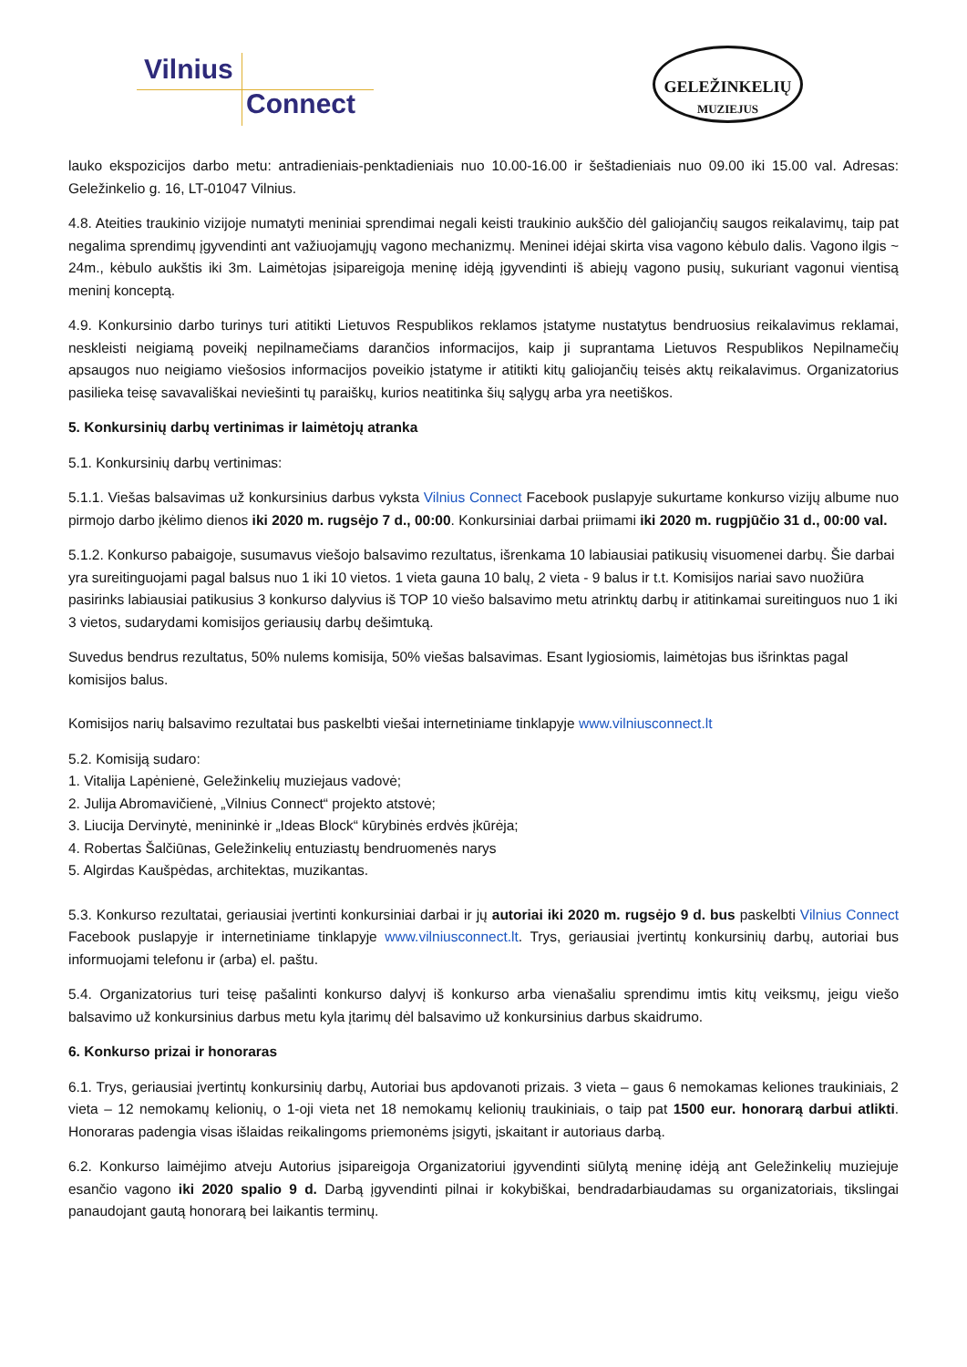Vilnius
Connect
GELEŽINKELIŲ
MUZIEJUS
lauko ekspozicijos darbo metu: antradieniais-penktadieniais nuo 10.00-16.00 ir šeštadieniais nuo 09.00 iki 15.00 val. Adresas: Geležinkelio g. 16, LT-01047 Vilnius.
4.8. Ateities traukinio vizijoje numatyti meniniai sprendimai negali keisti traukinio aukščio dėl galiojančių saugos reikalavimų, taip pat negalima sprendimų įgyvendinti ant važiuojamųjų vagono mechanizmų. Meninei idėjai skirta visa vagono kėbulo dalis. Vagono ilgis ~ 24m., kėbulo aukštis iki 3m. Laimėtojas įsipareigoja meninę idėją įgyvendinti iš abiejų vagono pusių, sukuriant vagonui vientisą meninį konceptą.
4.9. Konkursinio darbo turinys turi atitikti Lietuvos Respublikos reklamos įstatyme nustatytus bendruosius reikalavimus reklamai, neskleisti neigiamą poveikį nepilnamečiams darančios informacijos, kaip ji suprantama Lietuvos Respublikos Nepilnamečių apsaugos nuo neigiamo viešosios informacijos poveikio įstatyme ir atitikti kitų galiojančių teisės aktų reikalavimus. Organizatorius pasilieka teisę savavališkai neviešinti tų paraiškų, kurios neatitinka šių sąlygų arba yra neetiškos.
5. Konkursinių darbų vertinimas ir laimėtojų atranka
5.1. Konkursinių darbų vertinimas:
5.1.1. Viešas balsavimas už konkursinius darbus vyksta Vilnius Connect Facebook puslapyje sukurtame konkurso vizijų albume nuo pirmojo darbo įkėlimo dienos iki 2020 m. rugsėjo 7 d., 00:00. Konkursiniai darbai priimami iki 2020 m. rugpjūčio 31 d., 00:00 val.
5.1.2. Konkurso pabaigoje, susumavus viešojo balsavimo rezultatus, išrenkama 10 labiausiai patikusių visuomenei darbų. Šie darbai yra sureitinguojami pagal balsus nuo 1 iki 10 vietos. 1 vieta gauna 10 balų, 2 vieta - 9 balus ir t.t. Komisijos nariai savo nuožiūra pasirinks labiausiai patikusius 3 konkurso dalyvius iš TOP 10 viešo balsavimo metu atrinktų darbų ir atitinkamai sureitinguos nuo 1 iki 3 vietos, sudarydami komisijos geriausių darbų dešimtuką.
Suvedus bendrus rezultatus, 50% nulems komisija, 50% viešas balsavimas. Esant lygiosiomis, laimėtojas bus išrinktas pagal komisijos balus.
Komisijos narių balsavimo rezultatai bus paskelbti viešai internetiniame tinklapyje www.vilniusconnect.lt
5.2. Komisiją sudaro:
1. Vitalija Lapėnienė, Geležinkelių muziejaus vadovė;
2. Julija Abromavičienė, „Vilnius Connect“ projekto atstovė;
3. Liucija Dervinytė, menininkė ir „Ideas Block“ kūrybinės erdvės įkūrėja;
4. Robertas Šalčiūnas, Geležinkelių entuziastų bendruomenės narys
5. Algirdas Kaušpėdas, architektas, muzikantas.
5.3. Konkurso rezultatai, geriausiai įvertinti konkursiniai darbai ir jų autoriai iki 2020 m. rugsėjo 9 d. bus paskelbti Vilnius Connect Facebook puslapyje ir internetiniame tinklapyje www.vilniusconnect.lt. Trys, geriausiai įvertintų konkursinių darbų, autoriai bus informuojami telefonu ir (arba) el. paštu.
5.4. Organizatorius turi teisę pašalinti konkurso dalyvį iš konkurso arba vienašaliu sprendimu imtis kitų veiksmų, jeigu viešo balsavimo už konkursinius darbus metu kyla įtarimų dėl balsavimo už konkursinius darbus skaidrumo.
6. Konkurso prizai ir honoraras
6.1. Trys, geriausiai įvertintų konkursinių darbų, Autoriai bus apdovanoti prizais. 3 vieta – gaus 6 nemokamas keliones traukiniais, 2 vieta – 12 nemokamų kelionių, o 1-oji vieta net 18 nemokamų kelionių traukiniais, o taip pat 1500 eur. honorarą darbui atlikti. Honoraras padengia visas išlaidas reikalingoms priemonėms įsigyti, įskaitant ir autoriaus darbą.
6.2. Konkurso laimėjimo atveju Autorius įsipareigoja Organizatoriui įgyvendinti siūlytą meninę idėją ant Geležinkelių muziejuje esančio vagono iki 2020 spalio 9 d. Darbą įgyvendinti pilnai ir kokybiškai, bendradarbiaudamas su organizatoriais, tikslingai panaudojant gautą honorarą bei laikantis terminų.